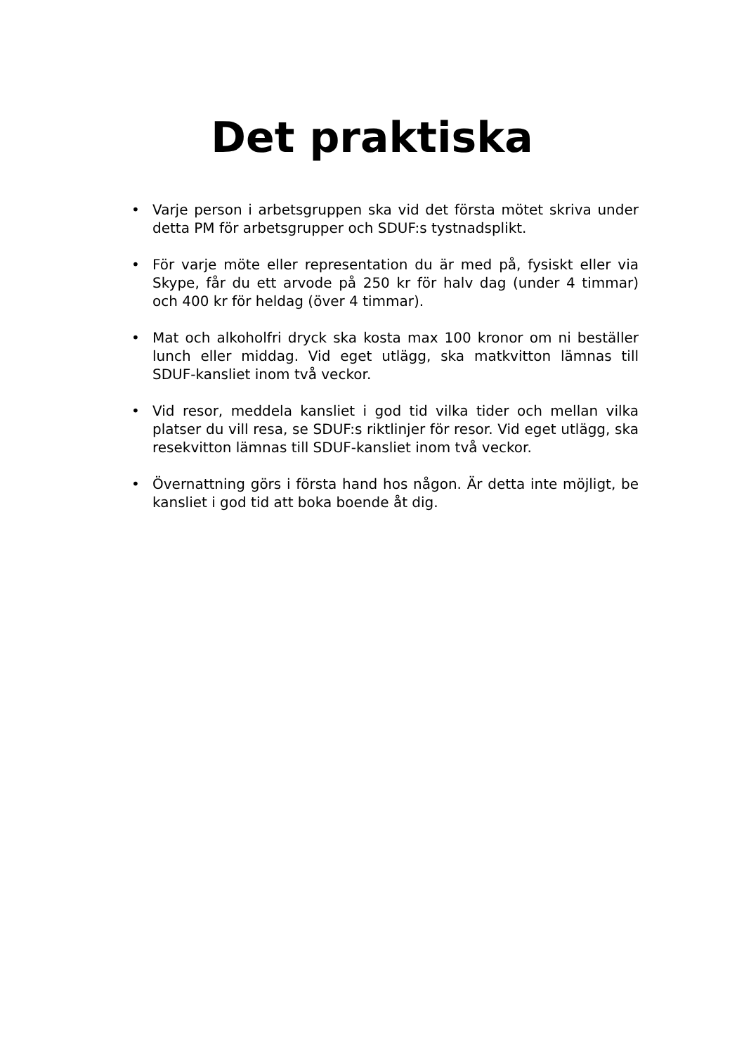Det praktiska
• Varje person i arbetsgruppen ska vid det första mötet skriva under detta PM för arbetsgrupper och SDUF:s tystnadsplikt.
• För varje möte eller representation du är med på, fysiskt eller via Skype, får du ett arvode på 250 kr för halv dag (under 4 timmar) och 400 kr för heldag (över 4 timmar).
• Mat och alkoholfri dryck ska kosta max 100 kronor om ni beställer lunch eller middag. Vid eget utlägg, ska matkvitton lämnas till SDUF-kansliet inom två veckor.
• Vid resor, meddela kansliet i god tid vilka tider och mellan vilka platser du vill resa, se SDUF:s riktlinjer för resor. Vid eget utlägg, ska resekvitton lämnas till SDUF-kansliet inom två veckor.
• Övernattning görs i första hand hos någon. Är detta inte möjligt, be kansliet i god tid att boka boende åt dig.